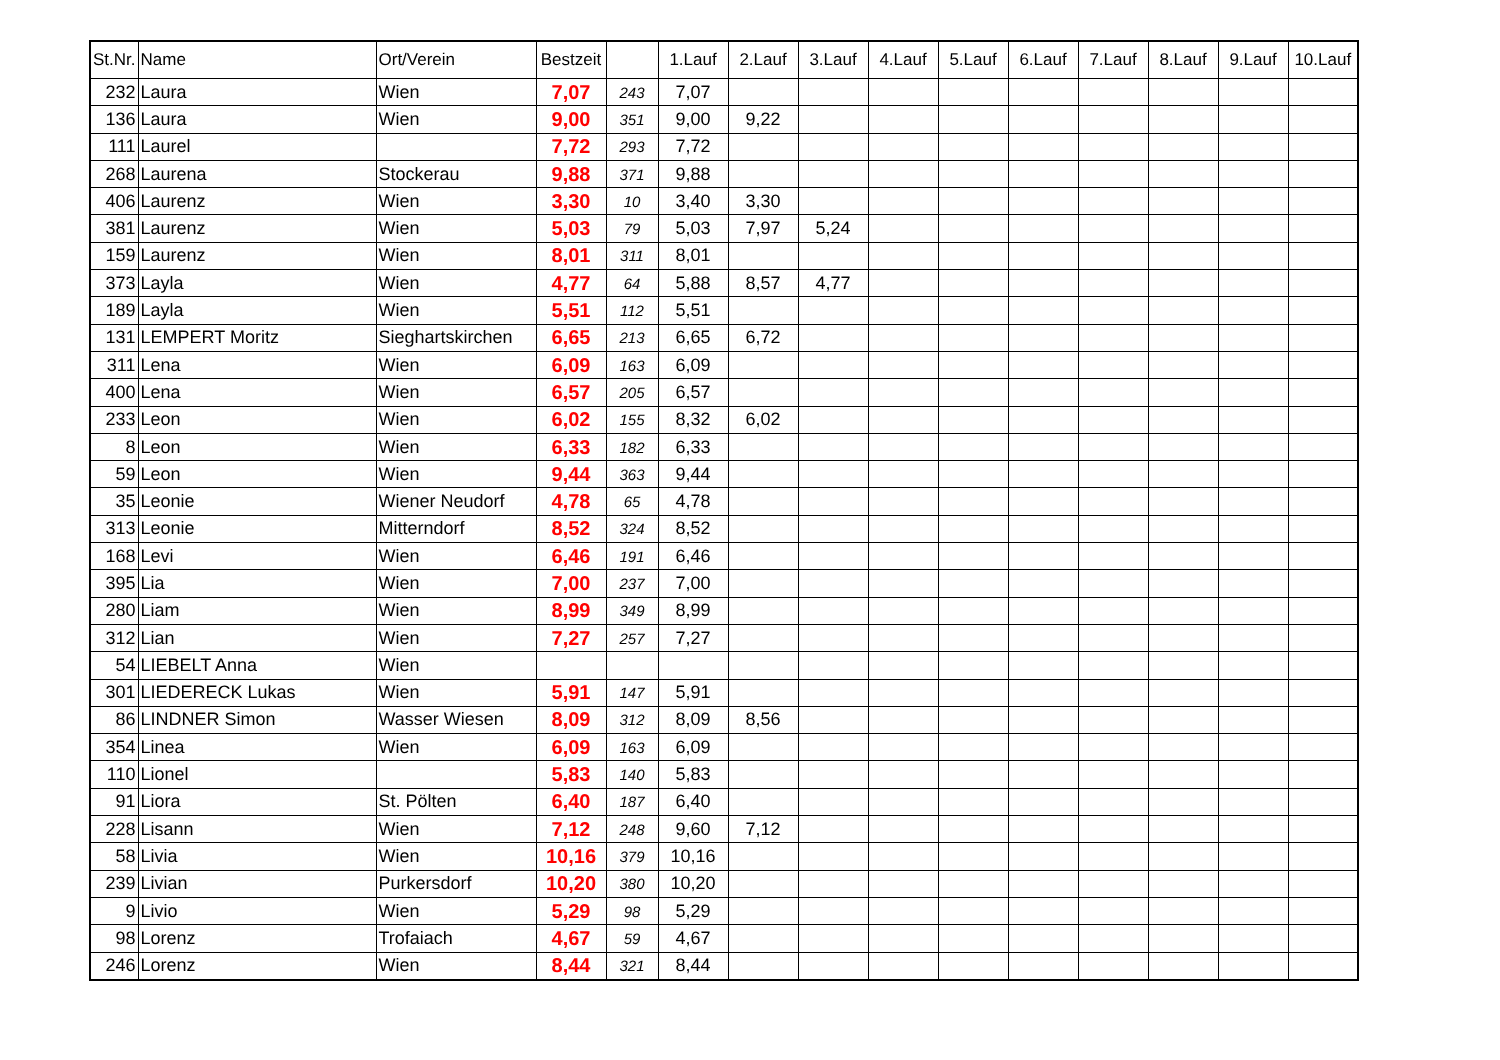| St.Nr. | Name | Ort/Verein | Bestzeit | | 1.Lauf | 2.Lauf | 3.Lauf | 4.Lauf | 5.Lauf | 6.Lauf | 7.Lauf | 8.Lauf | 9.Lauf | 10.Lauf |
| --- | --- | --- | --- | --- | --- | --- | --- | --- | --- | --- | --- | --- | --- | --- |
| 232 | Laura | Wien | 7,07 | 243 | 7,07 | | | | | | | | | |
| 136 | Laura | Wien | 9,00 | 351 | 9,00 | 9,22 | | | | | | | | |
| 111 | Laurel | | 7,72 | 293 | 7,72 | | | | | | | | | |
| 268 | Laurena | Stockerau | 9,88 | 371 | 9,88 | | | | | | | | | |
| 406 | Laurenz | Wien | 3,30 | 10 | 3,40 | 3,30 | | | | | | | | |
| 381 | Laurenz | Wien | 5,03 | 79 | 5,03 | 7,97 | 5,24 | | | | | | | |
| 159 | Laurenz | Wien | 8,01 | 311 | 8,01 | | | | | | | | | |
| 373 | Layla | Wien | 4,77 | 64 | 5,88 | 8,57 | 4,77 | | | | | | | |
| 189 | Layla | Wien | 5,51 | 112 | 5,51 | | | | | | | | | |
| 131 | LEMPERT Moritz | Sieghartskirchen | 6,65 | 213 | 6,65 | 6,72 | | | | | | | | |
| 311 | Lena | Wien | 6,09 | 163 | 6,09 | | | | | | | | | |
| 400 | Lena | Wien | 6,57 | 205 | 6,57 | | | | | | | | | |
| 233 | Leon | Wien | 6,02 | 155 | 8,32 | 6,02 | | | | | | | | |
| 8 | Leon | Wien | 6,33 | 182 | 6,33 | | | | | | | | | |
| 59 | Leon | Wien | 9,44 | 363 | 9,44 | | | | | | | | | |
| 35 | Leonie | Wiener Neudorf | 4,78 | 65 | 4,78 | | | | | | | | | |
| 313 | Leonie | Mitterndorf | 8,52 | 324 | 8,52 | | | | | | | | | |
| 168 | Levi | Wien | 6,46 | 191 | 6,46 | | | | | | | | | |
| 395 | Lia | Wien | 7,00 | 237 | 7,00 | | | | | | | | | |
| 280 | Liam | Wien | 8,99 | 349 | 8,99 | | | | | | | | | |
| 312 | Lian | Wien | 7,27 | 257 | 7,27 | | | | | | | | | |
| 54 | LIEBELT Anna | Wien | | | | | | | | | | | | |
| 301 | LIEDERECK Lukas | Wien | 5,91 | 147 | 5,91 | | | | | | | | | |
| 86 | LINDNER Simon | Wasser Wiesen | 8,09 | 312 | 8,09 | 8,56 | | | | | | | | |
| 354 | Linea | Wien | 6,09 | 163 | 6,09 | | | | | | | | | |
| 110 | Lionel | | 5,83 | 140 | 5,83 | | | | | | | | | |
| 91 | Liora | St. Pölten | 6,40 | 187 | 6,40 | | | | | | | | | |
| 228 | Lisann | Wien | 7,12 | 248 | 9,60 | 7,12 | | | | | | | | |
| 58 | Livia | Wien | 10,16 | 379 | 10,16 | | | | | | | | | |
| 239 | Livian | Purkersdorf | 10,20 | 380 | 10,20 | | | | | | | | | |
| 9 | Livio | Wien | 5,29 | 98 | 5,29 | | | | | | | | | |
| 98 | Lorenz | Trofaiach | 4,67 | 59 | 4,67 | | | | | | | | | |
| 246 | Lorenz | Wien | 8,44 | 321 | 8,44 | | | | | | | | | |